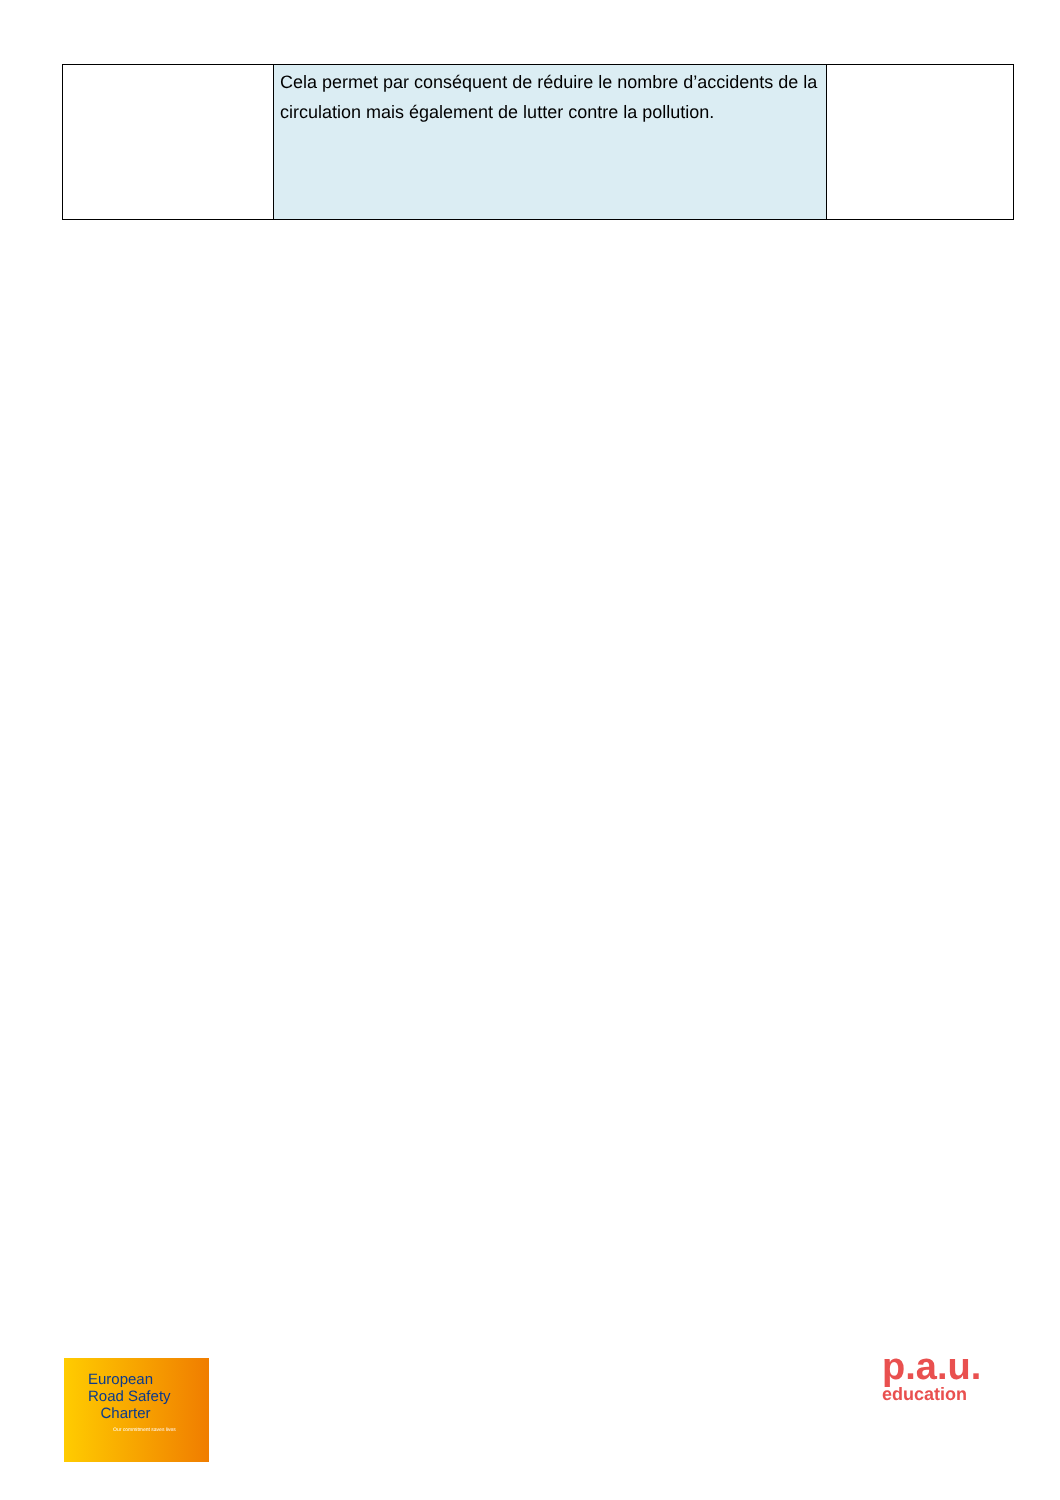| | Cela permet par conséquent de réduire le nombre d’accidents de la circulation mais également de lutter contre la pollution. | |
European
Road Safety
Charter
Our commitment saves lives
p.a.u.
education